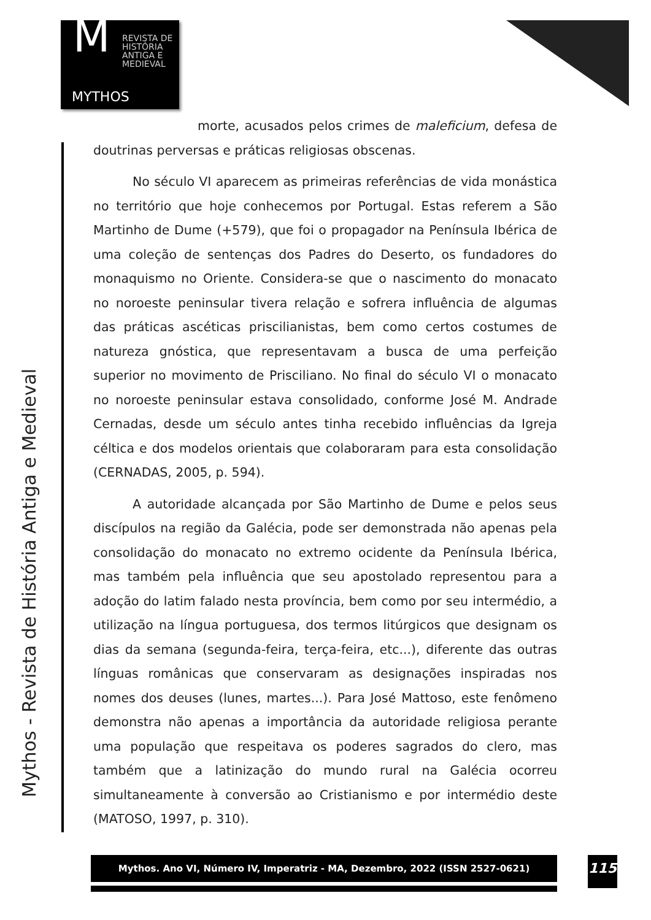M
REVISTA DE
HISTÓRIA
ANTIGA E
MEDIEVAL
MYTHOS
Mythos - Revista de História Antiga e Medieval
morte, acusados pelos crimes de maleficium, defesa de doutrinas perversas e práticas religiosas obscenas.
No século VI aparecem as primeiras referências de vida monástica no território que hoje conhecemos por Portugal. Estas referem a São Martinho de Dume (+579), que foi o propagador na Península Ibérica de uma coleção de sentenças dos Padres do Deserto, os fundadores do monaquismo no Oriente. Considera-se que o nascimento do monacato no noroeste peninsular tivera relação e sofrera influência de algumas das práticas ascéticas priscilianistas, bem como certos costumes de natureza gnóstica, que representavam a busca de uma perfeição superior no movimento de Prisciliano. No final do século VI o monacato no noroeste peninsular estava consolidado, conforme José M. Andrade Cernadas, desde um século antes tinha recebido influências da Igreja céltica e dos modelos orientais que colaboraram para esta consolidação (CERNADAS, 2005, p. 594).
A autoridade alcançada por São Martinho de Dume e pelos seus discípulos na região da Galécia, pode ser demonstrada não apenas pela consolidação do monacato no extremo ocidente da Península Ibérica, mas também pela influência que seu apostolado representou para a adoção do latim falado nesta província, bem como por seu intermédio, a utilização na língua portuguesa, dos termos litúrgicos que designam os dias da semana (segunda-feira, terça-feira, etc...), diferente das outras línguas românicas que conservaram as designações inspiradas nos nomes dos deuses (lunes, martes...). Para José Mattoso, este fenômeno demonstra não apenas a importância da autoridade religiosa perante uma população que respeitava os poderes sagrados do clero, mas também que a latinização do mundo rural na Galécia ocorreu simultaneamente à conversão ao Cristianismo e por intermédio deste (MATOSO, 1997, p. 310).
Mythos. Ano VI, Número IV, Imperatriz - MA, Dezembro, 2022 (ISSN 2527-0621) 115